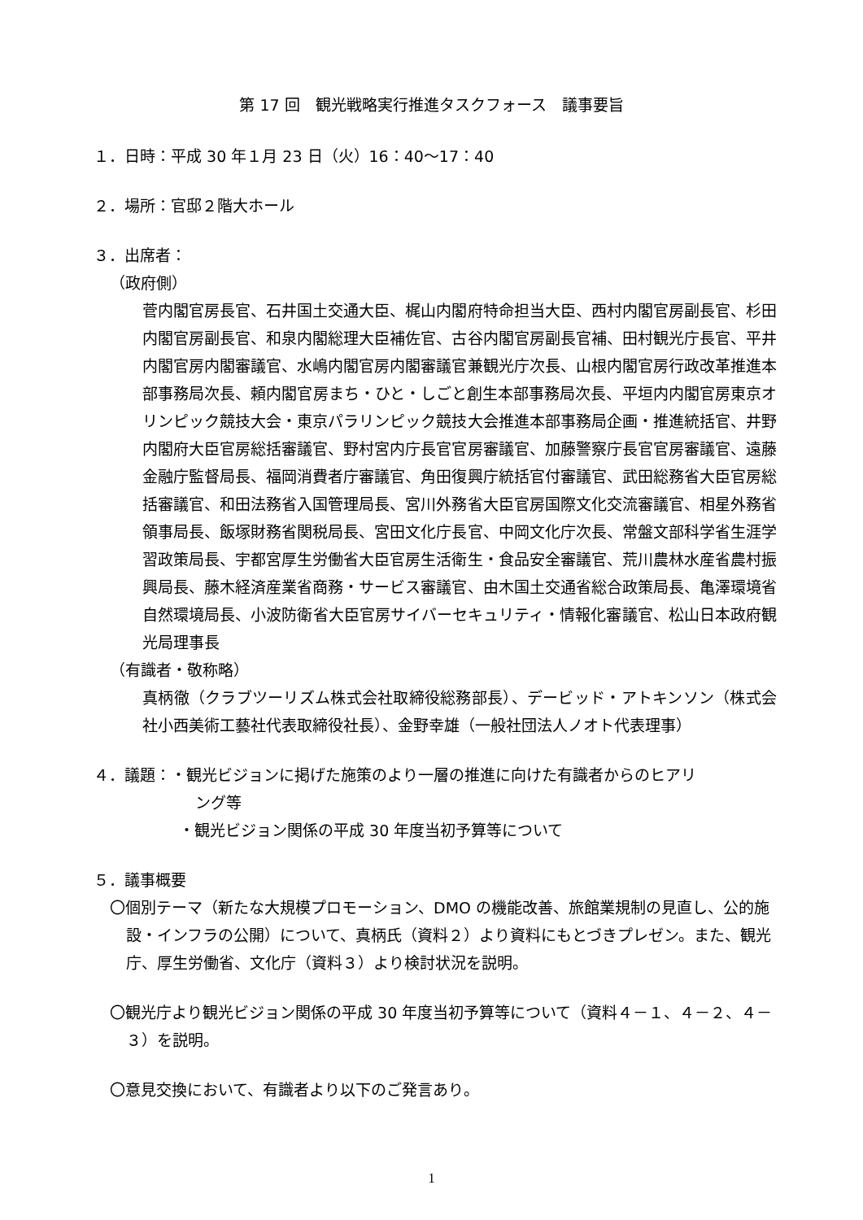第 17 回　観光戦略実行推進タスクフォース　議事要旨
１．日時：平成 30 年１月 23 日（火）16：40〜17：40
２．場所：官邸２階大ホール
３．出席者：
（政府側）
菅内閣官房長官、石井国土交通大臣、梶山内閣府特命担当大臣、西村内閣官房副長官、杉田内閣官房副長官、和泉内閣総理大臣補佐官、古谷内閣官房副長官補、田村観光庁長官、平井内閣官房内閣審議官、水嶋内閣官房内閣審議官兼観光庁次長、山根内閣官房行政改革推進本部事務局次長、頼内閣官房まち・ひと・しごと創生本部事務局次長、平垣内内閣官房東京オリンピック競技大会・東京パラリンピック競技大会推進本部事務局企画・推進統括官、井野内閣府大臣官房総括審議官、野村宮内庁長官官房審議官、加藤警察庁長官官房審議官、遠藤金融庁監督局長、福岡消費者庁審議官、角田復興庁統括官付審議官、武田総務省大臣官房総括審議官、和田法務省入国管理局長、宮川外務省大臣官房国際文化交流審議官、相星外務省領事局長、飯塚財務省関税局長、宮田文化庁長官、中岡文化庁次長、常盤文部科学省生涯学習政策局長、宇都宮厚生労働省大臣官房生活衛生・食品安全審議官、荒川農林水産省農村振興局長、藤木経済産業省商務・サービス審議官、由木国土交通省総合政策局長、亀澤環境省自然環境局長、小波防衛省大臣官房サイバーセキュリティ・情報化審議官、松山日本政府観光局理事長
（有識者・敬称略）
真柄徹（クラブツーリズム株式会社取締役総務部長）、デービッド・アトキンソン（株式会社小西美術工藝社代表取締役社長）、金野幸雄（一般社団法人ノオト代表理事）
４．議題：・観光ビジョンに掲げた施策のより一層の推進に向けた有識者からのヒアリ
ング等
・観光ビジョン関係の平成 30 年度当初予算等について
５．議事概要
〇個別テーマ（新たな大規模プロモーション、DMO の機能改善、旅館業規制の見直し、公的施設・インフラの公開）について、真柄氏（資料２）より資料にもとづきプレゼン。また、観光庁、厚生労働省、文化庁（資料３）より検討状況を説明。
〇観光庁より観光ビジョン関係の平成 30 年度当初予算等について（資料４－１、４－２、４－３）を説明。
〇意見交換において、有識者より以下のご発言あり。
1